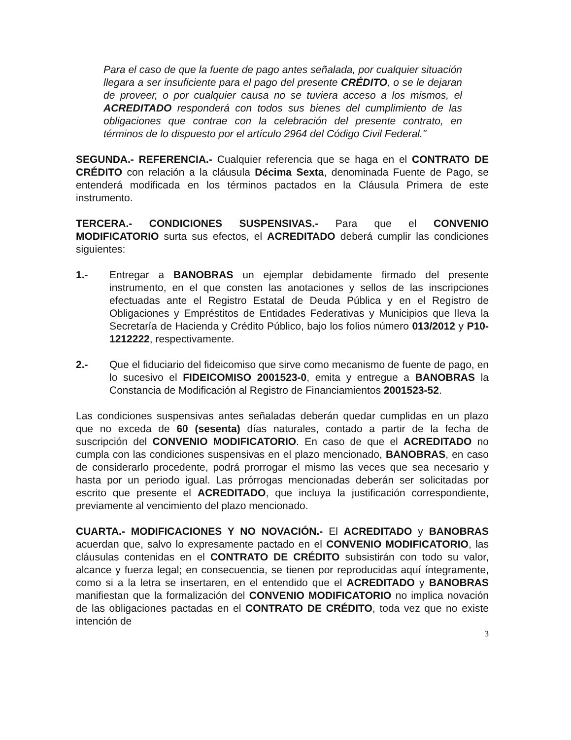Para el caso de que la fuente de pago antes señalada, por cualquier situación llegara a ser insuficiente para el pago del presente CRÉDITO, o se le dejaran de proveer, o por cualquier causa no se tuviera acceso a los mismos, el ACREDITADO responderá con todos sus bienes del cumplimiento de las obligaciones que contrae con la celebración del presente contrato, en términos de lo dispuesto por el artículo 2964 del Código Civil Federal."
SEGUNDA.- REFERENCIA.- Cualquier referencia que se haga en el CONTRATO DE CRÉDITO con relación a la cláusula Décima Sexta, denominada Fuente de Pago, se entenderá modificada en los términos pactados en la Cláusula Primera de este instrumento.
TERCERA.- CONDICIONES SUSPENSIVAS.- Para que el CONVENIO MODIFICATORIO surta sus efectos, el ACREDITADO deberá cumplir las condiciones siguientes:
1.- Entregar a BANOBRAS un ejemplar debidamente firmado del presente instrumento, en el que consten las anotaciones y sellos de las inscripciones efectuadas ante el Registro Estatal de Deuda Pública y en el Registro de Obligaciones y Empréstitos de Entidades Federativas y Municipios que lleva la Secretaría de Hacienda y Crédito Público, bajo los folios número 013/2012 y P10-1212222, respectivamente.
2.- Que el fiduciario del fideicomiso que sirve como mecanismo de fuente de pago, en lo sucesivo el FIDEICOMISO 2001523-0, emita y entregue a BANOBRAS la Constancia de Modificación al Registro de Financiamientos 2001523-52.
Las condiciones suspensivas antes señaladas deberán quedar cumplidas en un plazo que no exceda de 60 (sesenta) días naturales, contado a partir de la fecha de suscripción del CONVENIO MODIFICATORIO. En caso de que el ACREDITADO no cumpla con las condiciones suspensivas en el plazo mencionado, BANOBRAS, en caso de considerarlo procedente, podrá prorrogar el mismo las veces que sea necesario y hasta por un periodo igual. Las prórrogas mencionadas deberán ser solicitadas por escrito que presente el ACREDITADO, que incluya la justificación correspondiente, previamente al vencimiento del plazo mencionado.
CUARTA.- MODIFICACIONES Y NO NOVACIÓN.- El ACREDITADO y BANOBRAS acuerdan que, salvo lo expresamente pactado en el CONVENIO MODIFICATORIO, las cláusulas contenidas en el CONTRATO DE CRÉDITO subsistirán con todo su valor, alcance y fuerza legal; en consecuencia, se tienen por reproducidas aquí íntegramente, como si a la letra se insertaren, en el entendido que el ACREDITADO y BANOBRAS manifiestan que la formalización del CONVENIO MODIFICATORIO no implica novación de las obligaciones pactadas en el CONTRATO DE CRÉDITO, toda vez que no existe intención de
3